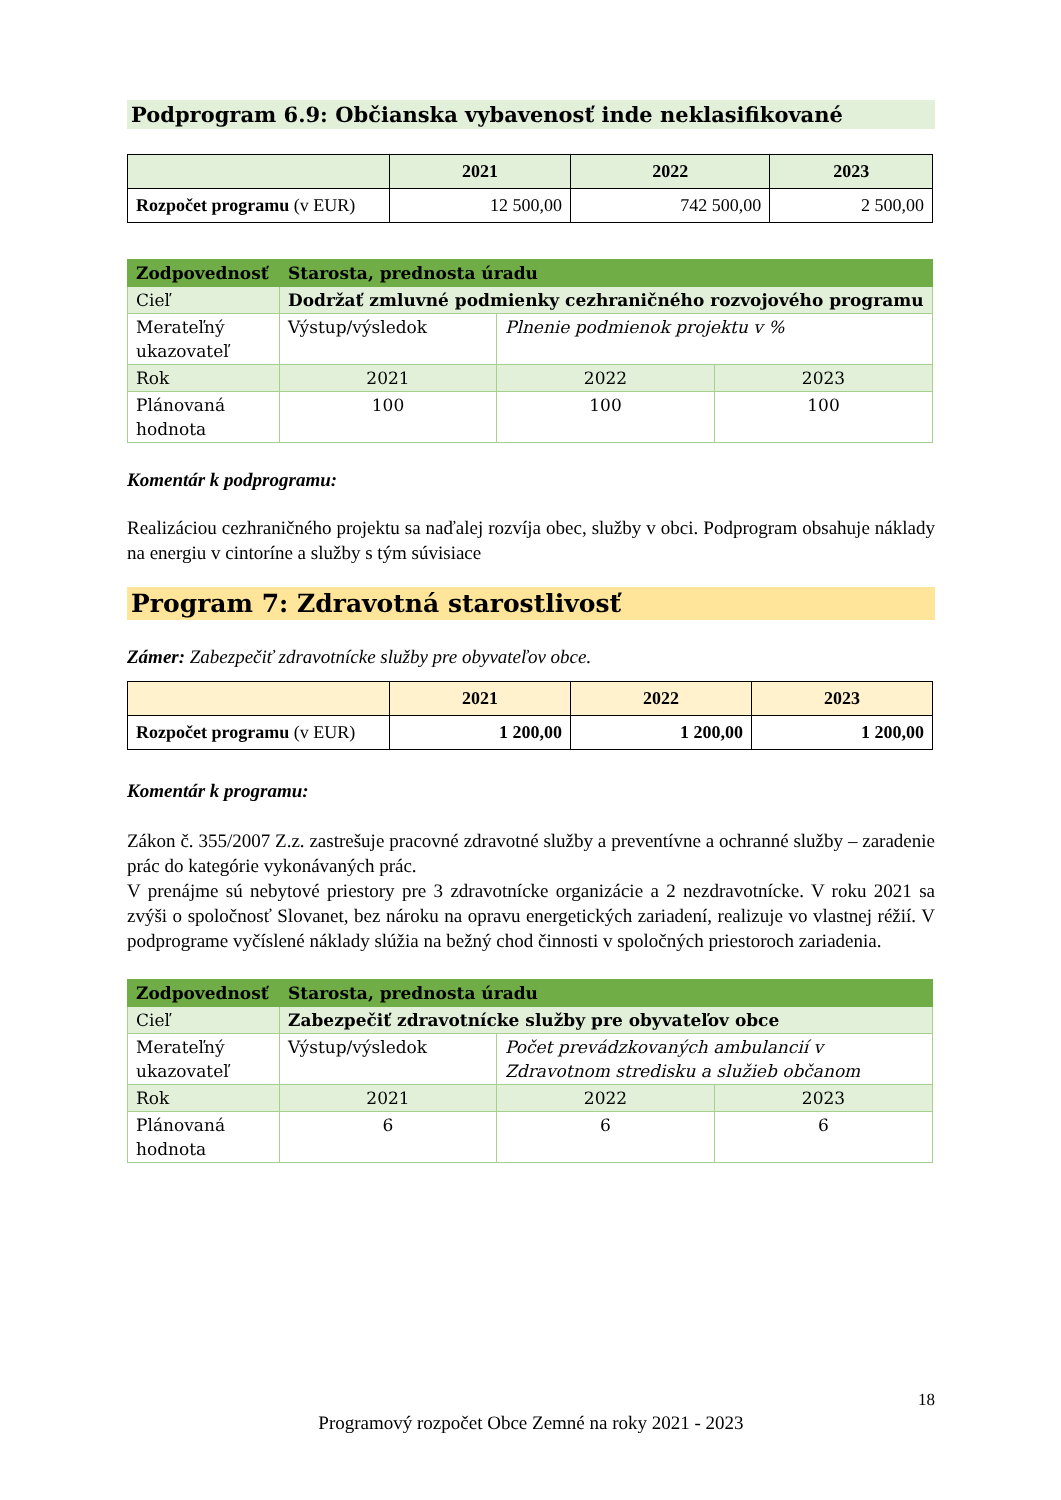Podprogram 6.9: Občianska vybavenosť inde neklasifikované
| | 2021 | 2022 | 2023 |
| --- | --- | --- | --- |
| Rozpočet programu (v EUR) | 12 500,00 | 742 500,00 | 2 500,00 |
| Zodpovednosť | Starosta, prednosta úradu | | |
| Cieľ | Dodržať zmluvné podmienky cezhraničného rozvojového programu | | |
| Merateľný ukazovateľ | Výstup/výsledok | Plnenie podmienok projektu v % | |
| Rok | 2021 | 2022 | 2023 |
| Plánovaná hodnota | 100 | 100 | 100 |
Komentár k podprogramu:
Realizáciou cezhraničného projektu sa naďalej rozvíja obec, služby v obci. Podprogram obsahuje náklady na energiu v cintoríne a služby s tým súvisiace
Program 7: Zdravotná starostlivosť
Zámer: Zabezpečiť zdravotnícke služby pre obyvateľov obce.
| | 2021 | 2022 | 2023 |
| --- | --- | --- | --- |
| Rozpočet programu (v EUR) | 1 200,00 | 1 200,00 | 1 200,00 |
Komentár k programu:
Zákon č. 355/2007 Z.z. zastrešuje pracovné zdravotné služby a preventívne a ochranné služby – zaradenie prác do kategórie vykonávaných prác.
V prenájme sú nebytové priestory pre 3 zdravotnícke organizácie a 2 nezdravotnícke. V roku 2021 sa zvýši o spoločnosť Slovanet, bez nároku na opravu energetických zariadení, realizuje vo vlastnej réžií. V podprograme vyčíslené náklady slúžia na bežný chod činnosti v spoločných priestoroch zariadenia.
| Zodpovednosť | Starosta, prednosta úradu | | |
| Cieľ | Zabezpečiť zdravotnícke služby pre obyvateľov obce | | |
| Merateľný ukazovateľ | Výstup/výsledok | Počet prevádzkovaných ambulancií v Zdravotnom stredisku a služieb občanom | |
| Rok | 2021 | 2022 | 2023 |
| Plánovaná hodnota | 6 | 6 | 6 |
18
Programový rozpočet Obce Zemné na roky 2021 - 2023